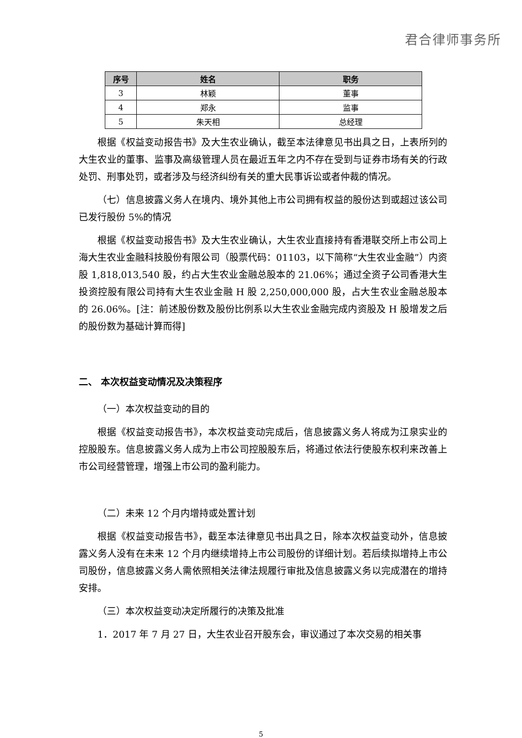君合律师事务所
| 序号 | 姓名 | 职务 |
| --- | --- | --- |
| 3 | 林颖 | 董事 |
| 4 | 郑永 | 监事 |
| 5 | 朱天相 | 总经理 |
根据《权益变动报告书》及大生农业确认，截至本法律意见书出具之日，上表所列的大生农业的董事、监事及高级管理人员在最近五年之内不存在受到与证券市场有关的行政处罚、刑事处罚，或者涉及与经济纠纷有关的重大民事诉讼或者仲裁的情况。
（七）信息披露义务人在境内、境外其他上市公司拥有权益的股份达到或超过该公司已发行股份 5%的情况
根据《权益变动报告书》及大生农业确认，大生农业直接持有香港联交所上市公司上海大生农业金融科技股份有限公司（股票代码：01103，以下简称“大生农业金融”）内资股 1,818,013,540 股，约占大生农业金融总股本的 21.06%；通过全资子公司香港大生投资控股有限公司持有大生农业金融 H 股 2,250,000,000 股，占大生农业金融总股本的 26.06%。[注：前述股份数及股份比例系以大生农业金融完成内资股及 H 股增发之后的股份数为基础计算而得]
二、 本次权益变动情况及决策程序
（一）本次权益变动的目的
根据《权益变动报告书》，本次权益变动完成后，信息披露义务人将成为江泉实业的控股股东。信息披露义务人成为上市公司控股股东后，将通过依法行使股东权利来改善上市公司经营管理，增强上市公司的盈利能力。
（二）未来 12 个月内增持或处置计划
根据《权益变动报告书》，截至本法律意见书出具之日，除本次权益变动外，信息披露义务人没有在未来 12 个月内继续增持上市公司股份的详细计划。若后续拟增持上市公司股份，信息披露义务人需依照相关法律法规履行审批及信息披露义务以完成潜在的增持安排。
（三）本次权益变动决定所履行的决策及批准
1．2017 年 7 月 27 日，大生农业召开股东会，审议通过了本次交易的相关事
5